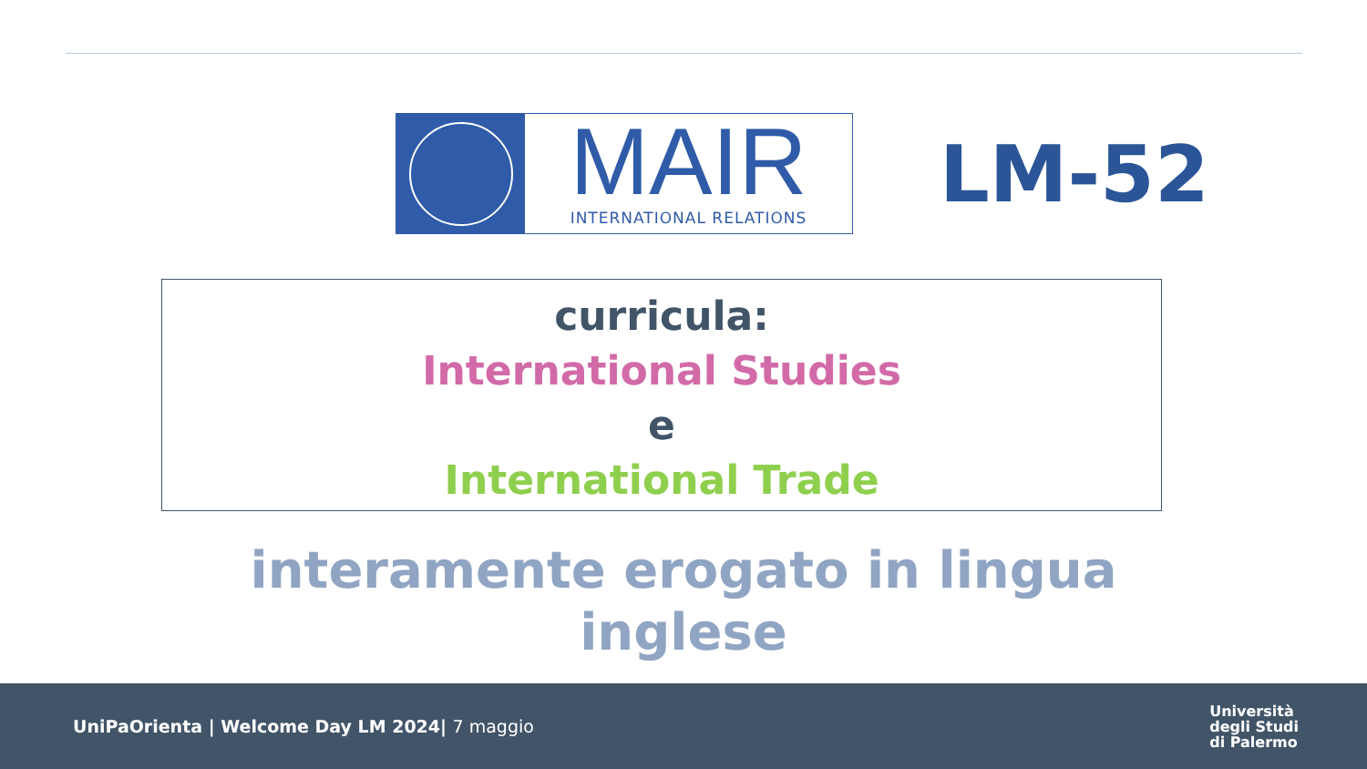MAIR
INTERNATIONAL RELATIONS
LM-52
curricula:
International Studies
e
International Trade
interamente erogato in lingua
inglese
UniPaOrienta | Welcome Day LM 2024| 7 maggio
Università
degli Studi
di Palermo